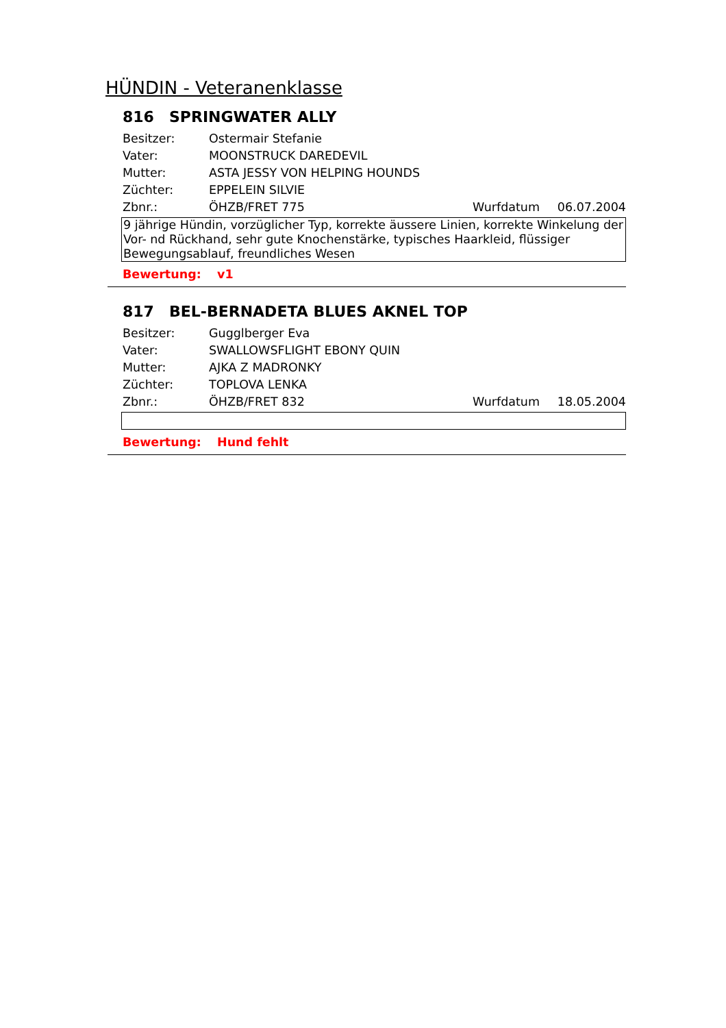HÜNDIN - Veteranenklasse
816 SPRINGWATER ALLY
Besitzer: Ostermair Stefanie
Vater: MOONSTRUCK DAREDEVIL
Mutter: ASTA JESSY VON HELPING HOUNDS
Züchter: EPPELEIN SILVIE
Zbnr.: ÖHZB/FRET 775 Wurfdatum 06.07.2004
9 jährige Hündin, vorzüglicher Typ, korrekte äussere Linien, korrekte Winkelung der Vor- nd Rückhand, sehr gute Knochenstärke, typisches Haarkleid, flüssiger Bewegungsablauf, freundliches Wesen
Bewertung: v1
817 BEL-BERNADETA BLUES AKNEL TOP
Besitzer: Gugglberger Eva
Vater: SWALLOWSFLIGHT EBONY QUIN
Mutter: AJKA Z MADRONKY
Züchter: TOPLOVA LENKA
Zbnr.: ÖHZB/FRET 832 Wurfdatum 18.05.2004
Bewertung: Hund fehlt